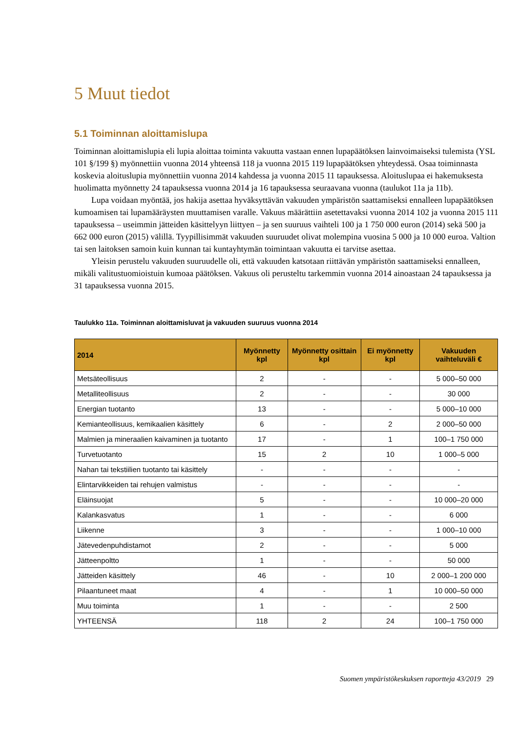5 Muut tiedot
5.1 Toiminnan aloittamislupa
Toiminnan aloittamislupia eli lupia aloittaa toiminta vakuutta vastaan ennen lupapäätöksen lainvoimaiseksi tulemista (YSL 101 §/199 §) myönnettiin vuonna 2014 yhteensä 118 ja vuonna 2015 119 lupapäätöksen yhteydessä. Osaa toiminnasta koskevia aloituslupia myönnettiin vuonna 2014 kahdessa ja vuonna 2015 11 tapauksessa. Aloituslupaa ei hakemuksesta huolimatta myönnetty 24 tapauksessa vuonna 2014 ja 16 tapauksessa seuraavana vuonna (taulukot 11a ja 11b).
Lupa voidaan myöntää, jos hakija asettaa hyväksyttävän vakuuden ympäristön saattamiseksi ennalleen lupapäätöksen kumoamisen tai lupamääräysten muuttamisen varalle. Vakuus määrättiin asetettavaksi vuonna 2014 102 ja vuonna 2015 111 tapauksessa – useimmin jätteiden käsittelyyn liittyen – ja sen suuruus vaihteli 100 ja 1 750 000 euron (2014) sekä 500 ja 662 000 euron (2015) välillä. Tyypillisimmät vakuuden suuruudet olivat molempina vuosina 5 000 ja 10 000 euroa. Valtion tai sen laitoksen samoin kuin kunnan tai kuntayhtymän toimintaan vakuutta ei tarvitse asettaa.
Yleisin perustelu vakuuden suuruudelle oli, että vakuuden katsotaan riittävän ympäristön saattamiseksi ennalleen, mikäli valitustuomioistuin kumoaa päätöksen. Vakuus oli perusteltu tarkemmin vuonna 2014 ainoastaan 24 tapauksessa ja 31 tapauksessa vuonna 2015.
Taulukko 11a. Toiminnan aloittamisluvat ja vakuuden suuruus vuonna 2014
| 2014 | Myönnetty kpl | Myönnetty osittain kpl | Ei myönnetty kpl | Vakuuden vaihteluväli € |
| --- | --- | --- | --- | --- |
| Metsäteollisuus | 2 | - | - | 5 000–50 000 |
| Metalliteollisuus | 2 | - | - | 30 000 |
| Energian tuotanto | 13 | - | - | 5 000–10 000 |
| Kemianteollisuus, kemikaalien käsittely | 6 | - | 2 | 2 000–50 000 |
| Malmien ja mineraalien kaivaminen ja tuotanto | 17 | - | 1 | 100–1 750 000 |
| Turvetuotanto | 15 | 2 | 10 | 1 000–5 000 |
| Nahan tai tekstiilien tuotanto tai käsittely | - | - | - | - |
| Elintarvikkeiden tai rehujen valmistus | - | - | - | - |
| Eläinsuojat | 5 | - | - | 10 000–20 000 |
| Kalankasvatus | 1 | - | - | 6 000 |
| Liikenne | 3 | - | - | 1 000–10 000 |
| Jätevedenpuhdistamot | 2 | - | - | 5 000 |
| Jätteenpoltto | 1 | - | - | 50 000 |
| Jätteiden käsittely | 46 | - | 10 | 2 000–1 200 000 |
| Pilaantuneet maat | 4 | - | 1 | 10 000–50 000 |
| Muu toiminta | 1 | - | - | 2 500 |
| YHTEENSÄ | 118 | 2 | 24 | 100–1 750 000 |
Suomen ympäristökeskuksen raportteja 43/2019 29